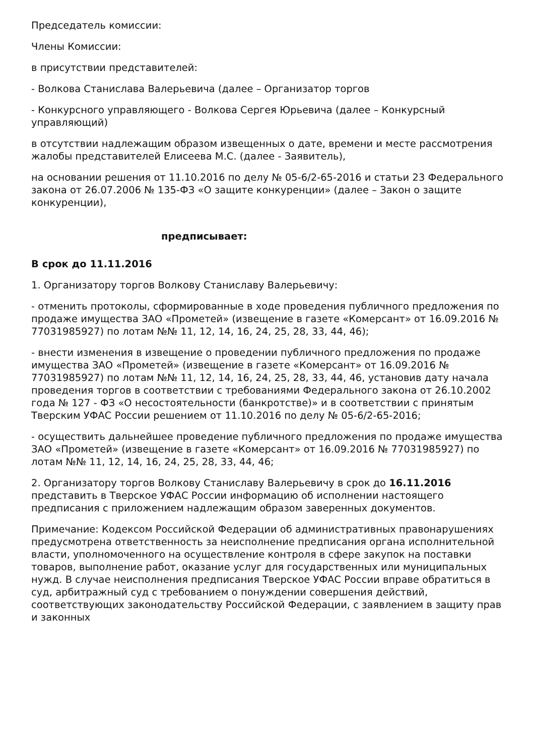Председатель комиссии:
Члены Комиссии:
в присутствии представителей:
- Волкова Станислава Валерьевича (далее – Организатор торгов
- Конкурсного управляющего - Волкова Сергея Юрьевича (далее – Конкурсный управляющий)
в отсутствии надлежащим образом извещенных о дате, времени и месте рассмотрения жалобы представителей Елисеева М.С. (далее - Заявитель),
на основании решения от 11.10.2016 по делу № 05-6/2-65-2016 и статьи 23 Федерального закона от 26.07.2006 № 135-ФЗ «О защите конкуренции» (далее – Закон о защите конкуренции),
предписывает:
В срок до 11.11.2016
1. Организатору торгов Волкову Станиславу Валерьевичу:
- отменить протоколы, сформированные в ходе проведения публичного предложения по продаже имущества ЗАО «Прометей» (извещение в газете «Комерсант» от 16.09.2016 № 77031985927) по лотам №№ 11, 12, 14, 16, 24, 25, 28, 33, 44, 46);
- внести изменения в извещение о проведении публичного предложения по продаже имущества ЗАО «Прометей» (извещение в газете «Комерсант» от 16.09.2016 № 77031985927) по лотам №№ 11, 12, 14, 16, 24, 25, 28, 33, 44, 46, установив дату начала проведения торгов в соответствии с требованиями Федерального закона от 26.10.2002 года № 127 - ФЗ «О несостоятельности (банкротстве)» и в соответствии с принятым Тверским УФАС России решением от 11.10.2016 по делу № 05-6/2-65-2016;
- осуществить дальнейшее проведение публичного предложения по продаже имущества ЗАО «Прометей» (извещение в газете «Комерсант» от 16.09.2016 № 77031985927) по лотам №№ 11, 12, 14, 16, 24, 25, 28, 33, 44, 46;
2. Организатору торгов Волкову Станиславу Валерьевичу в срок до 16.11.2016 представить в Тверское УФАС России информацию об исполнении настоящего предписания с приложением надлежащим образом заверенных документов.
Примечание: Кодексом Российской Федерации об административных правонарушениях предусмотрена ответственность за неисполнение предписания органа исполнительной власти, уполномоченного на осуществление контроля в сфере закупок на поставки товаров, выполнение работ, оказание услуг для государственных или муниципальных нужд. В случае неисполнения предписания Тверское УФАС России вправе обратиться в суд, арбитражный суд с требованием о понуждении совершения действий, соответствующих законодательству Российской Федерации, с заявлением в защиту прав и законных